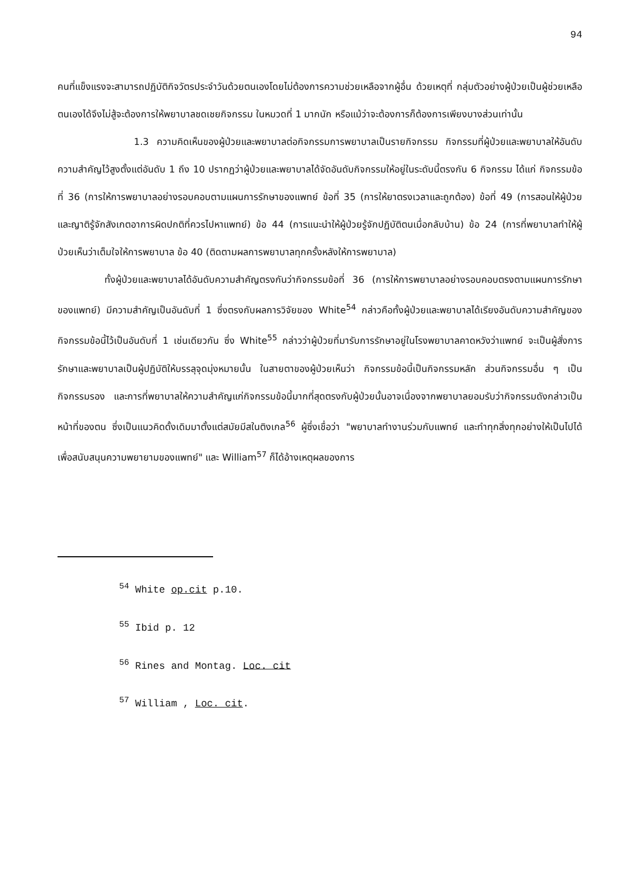94
คนที่แข็งแรงจะสามารถปฏิบัติกิจวัตรประจำวันด้วยตนเองโดยไม่ต้องการความช่วยเหลือจากผู้อื่น ด้วยเหตุที่ กลุ่มตัวอย่างผู้ป่วยเป็นผู้ช่วยเหลือตนเองได้จึงไม่สู้จะต้องการให้พยาบาลชดเชยกิจกรรม ในหมวดที่ 1 มากนัก หรือแม้ว่าจะต้องการก็ต้องการเพียงบางส่วนเท่านั้น
1.3 ความคิดเห็นของผู้ป่วยและพยาบาลต่อกิจกรรมการพยาบาลเป็นรายกิจกรรม กิจกรรมที่ผู้ป่วยและพยาบาลให้อันดับความสำคัญไว้สูงตั้งแต่อันดับ 1 ถึง 10 ปรากฏว่าผู้ป่วยและพยาบาลได้จัดอันดับกิจกรรมให้อยู่ในระดับนี้ตรงกัน 6 กิจกรรม ได้แก่ กิจกรรมข้อที่ 36 (การให้การพยาบาลอย่างรอบคอบตามแผนการรักษาของแพทย์ ข้อที่ 35 (การให้ยาตรงเวลาและถูกต้อง) ข้อที่ 49 (การสอนให้ผู้ป่วยและญาติรู้จักสังเกตอาการผิดปกติที่ควรไปหาแพทย์) ข้อ 44 (การแนะนำให้ผู้ป่วยรู้จักปฏิบัติตนเมื่อกลับบ้าน) ข้อ 24 (การที่พยาบาลทำให้ผู้ป่วยเห็นว่าเต็มใจให้การพยาบาล ข้อ 40 (ติดตามผลการพยาบาลทุกครั้งหลังให้การพยาบาล)
ทั้งผู้ป่วยและพยาบาลได้อันดับความสำคัญตรงกันว่ากิจกรรมข้อที่ 36 (การให้การพยาบาลอย่างรอบคอบตรงตามแผนการรักษาของแพทย์) มีความสำคัญเป็นอันดับที่ 1 ซึ่งตรงกับผลการวิจัยของ White<sup>54</sup> กล่าวคือทั้งผู้ป่วยและพยาบาลได้เรียงอันดับความสำคัญของกิจกรรมข้อนี้ไว้เป็นอันดับที่ 1 เช่นเดียวกัน ซึ่ง White<sup>55</sup> กล่าวว่าผู้ป่วยที่มารับการรักษาอยู่ในโรงพยาบาลคาดหวังว่าแพทย์ จะเป็นผู้สั่งการรักษาและพยาบาลเป็นผู้ปฏิบัติให้บรรลุจุดมุ่งหมายนั้น ในสายตาของผู้ป่วยเห็นว่า กิจกรรมข้อนี้เป็นกิจกรรมหลัก ส่วนกิจกรรมอื่น ๆ เป็นกิจกรรมรอง และการที่พยาบาลให้ความสำคัญแก่กิจกรรมข้อนี้มากที่สุดตรงกับผู้ป่วยนั้นอาจเนื่องจากพยาบาลยอมรับว่ากิจกรรมดังกล่าวเป็นหน้าที่ของตน ซึ่งเป็นแนวคิดดั้งเดิมมาตั้งแต่สมัยมีสในติงเกล<sup>56</sup> ผู้ซึ่งเชื่อว่า "พยาบาลทำงานร่วมกับแพทย์ และทำทุกสิ่งทุกอย่างให้เป็นไปได้เพื่อสนับสนุนความพยายามของแพทย์" และ William<sup>57</sup> ก็ได้อ้างเหตุผลของการ
<sup>54</sup> White op.cit p.10.
<sup>55</sup> Ibid p. 12
<sup>56</sup> Rines and Montag. Loc. cit
<sup>57</sup> William , Loc. cit.